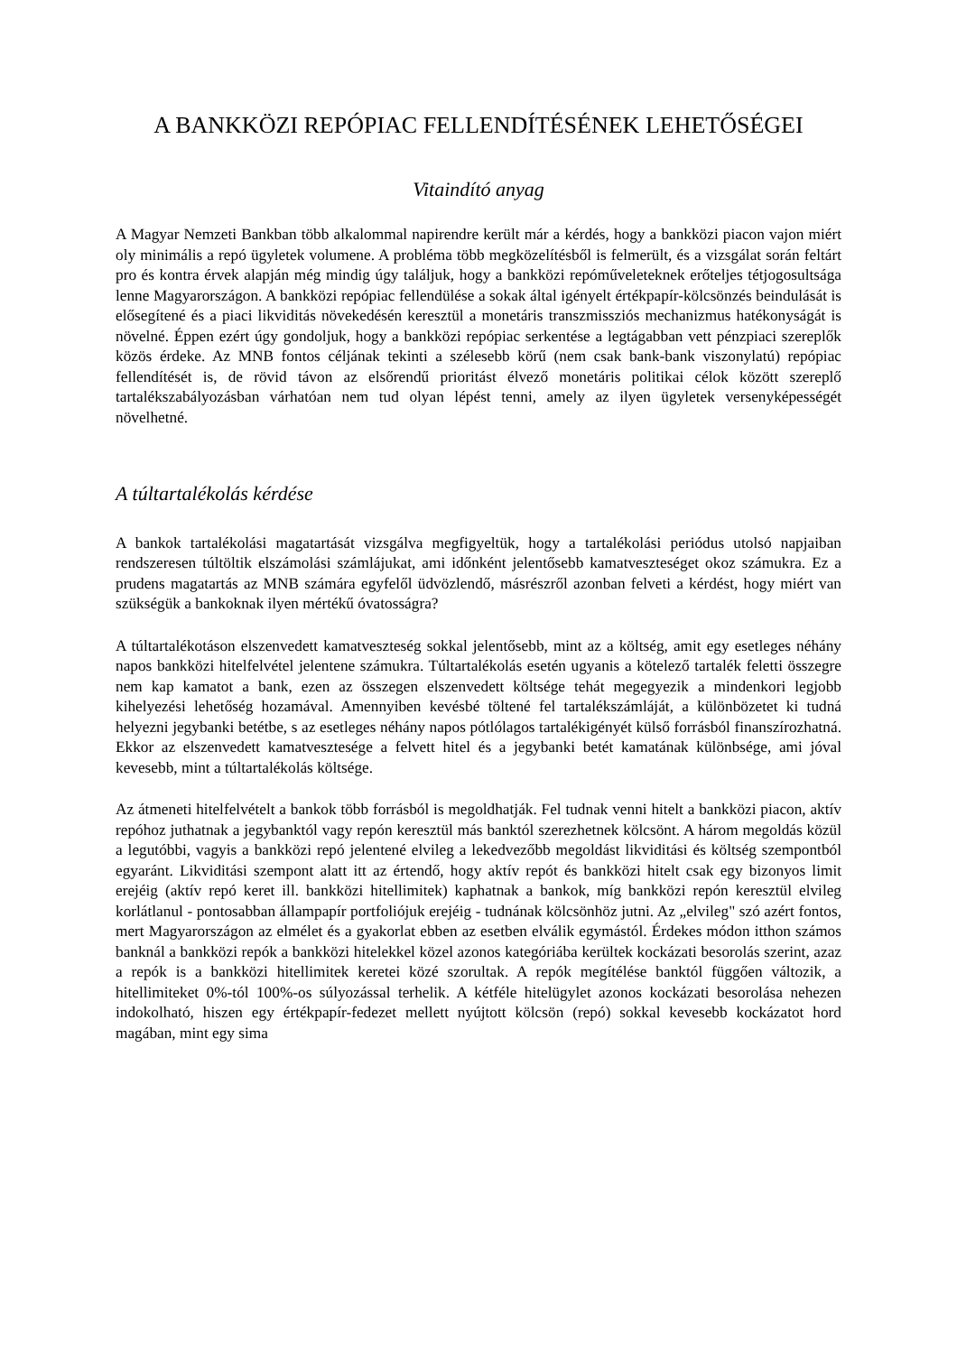A BANKKÖZI REPÓPIAC FELLENDÍTÉSÉNEK LEHETŐSÉGEI
Vitaindító anyag
A Magyar Nemzeti Bankban több alkalommal napirendre került már a kérdés, hogy a bankközi piacon vajon miért oly minimális a repó ügyletek volumene. A probléma több megközelítésből is felmerült, és a vizsgálat során feltárt pro és kontra érvek alapján még mindig úgy találjuk, hogy a bankközi repóműveleteknek erőteljes tétjogosultsága lenne Magyarországon. A bankközi repópiac fellendülése a sokak által igényelt értékpapír-kölcsönzés beindulását is elősegítené és a piaci likviditás növekedésén keresztül a monetáris transzmissziós mechanizmus hatékonyságát is növelné. Éppen ezért úgy gondoljuk, hogy a bankközi repópiac serkentése a legtágabban vett pénzpiaci szereplők közös érdeke. Az MNB fontos céljának tekinti a szélesebb körű (nem csak bank-bank viszonylatú) repópiac fellendítését is, de rövid távon az elsőrendű prioritást élvező monetáris politikai célok között szereplő tartalékszabályozásban várhatóan nem tud olyan lépést tenni, amely az ilyen ügyletek versenyképességét növelhetné.
A túltartalékolás kérdése
A bankok tartalékolási magatartását vizsgálva megfigyeltük, hogy a tartalékolási periódus utolsó napjaiban rendszeresen túltöltik elszámolási számlájukat, ami időnként jelentősebb kamatveszteséget okoz számukra. Ez a prudens magatartás az MNB számára egyfelől üdvözlendő, másrészről azonban felveti a kérdést, hogy miért van szükségük a bankoknak ilyen mértékű óvatosságra?
A túltartalékotáson elszenvedett kamatveszteség sokkal jelentősebb, mint az a költség, amit egy esetleges néhány napos bankközi hitelfelvétel jelentene számukra. Túltartalékolás esetén ugyanis a kötelező tartalék feletti összegre nem kap kamatot a bank, ezen az összegen elszenvedett költsége tehát megegyezik a mindenkori legjobb kihelyezési lehetőség hozamával. Amennyiben kevésbé töltené fel tartalékszámláját, a különbözetet ki tudná helyezni jegybanki betétbe, s az esetleges néhány napos pótlólagos tartalékigényét külső forrásból finanszírozhatná. Ekkor az elszenvedett kamatvesztesége a felvett hitel és a jegybanki betét kamatának különbsége, ami jóval kevesebb, mint a túltartalékolás költsége.
Az átmeneti hitelfelvételt a bankok több forrásból is megoldhatják. Fel tudnak venni hitelt a bankközi piacon, aktív repóhoz juthatnak a jegybanktól vagy repón keresztül más banktól szerezhetnek kölcsönt. A három megoldás közül a legutóbbi, vagyis a bankközi repó jelentené elvileg a lekedvezőbb megoldást likviditási és költség szempontból egyaránt. Likviditási szempont alatt itt az értendő, hogy aktív repót és bankközi hitelt csak egy bizonyos limit erejéig (aktív repó keret ill. bankközi hitellimitek) kaphatnak a bankok, míg bankközi repón keresztül elvileg korlátlanul - pontosabban állampapír portfoliójuk erejéig - tudnának kölcsönhöz jutni. Az „elvileg" szó azért fontos, mert Magyarországon az elmélet és a gyakorlat ebben az esetben elválik egymástól. Érdekes módon itthon számos banknál a bankközi repók a bankközi hitelekkel közel azonos kategóriába kerültek kockázati besorolás szerint, azaz a repók is a bankközi hitellimitek keretei közé szorultak. A repók megítélése banktól függően változik, a hitellimiteket 0%-tól 100%-os súlyozással terhelik. A kétféle hitelügylet azonos kockázati besorolása nehezen indokolható, hiszen egy értékpapír-fedezet mellett nyújtott kölcsön (repó) sokkal kevesebb kockázatot hord magában, mint egy sima